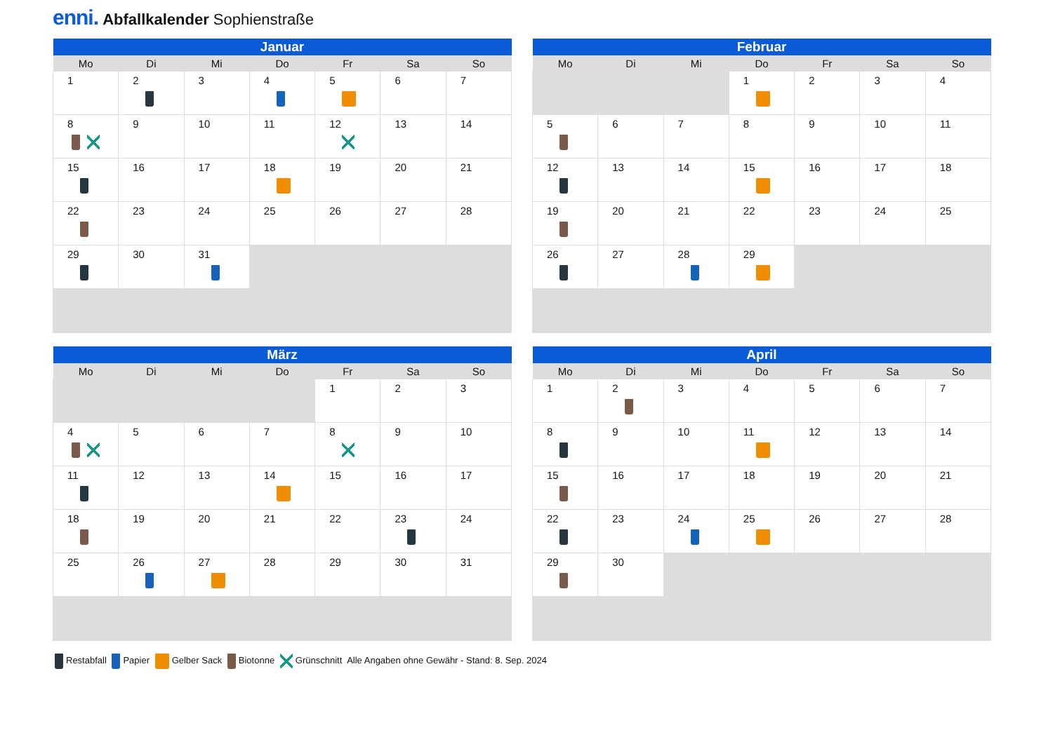enni. Abfallkalender Sophienstraße
| Januar | | | | | | |
| --- | --- | --- | --- | --- | --- | --- |
| Mo | Di | Mi | Do | Fr | Sa | So |
| 1 | 2 | 3 | 4 | 5 | 6 | 7 |
| 8 | 9 | 10 | 11 | 12 | 13 | 14 |
| 15 | 16 | 17 | 18 | 19 | 20 | 21 |
| 22 | 23 | 24 | 25 | 26 | 27 | 28 |
| 29 | 30 | 31 | | | | |
| Februar | | | | | | |
| --- | --- | --- | --- | --- | --- | --- |
| Mo | Di | Mi | Do | Fr | Sa | So |
| | | | 1 | 2 | 3 | 4 |
| 5 | 6 | 7 | 8 | 9 | 10 | 11 |
| 12 | 13 | 14 | 15 | 16 | 17 | 18 |
| 19 | 20 | 21 | 22 | 23 | 24 | 25 |
| 26 | 27 | 28 | 29 | | | |
| März | | | | | | |
| --- | --- | --- | --- | --- | --- | --- |
| Mo | Di | Mi | Do | Fr | Sa | So |
| | | | | 1 | 2 | 3 |
| 4 | 5 | 6 | 7 | 8 | 9 | 10 |
| 11 | 12 | 13 | 14 | 15 | 16 | 17 |
| 18 | 19 | 20 | 21 | 22 | 23 | 24 |
| 25 | 26 | 27 | 28 | 29 | 30 | 31 |
| April | | | | | | |
| --- | --- | --- | --- | --- | --- | --- |
| Mo | Di | Mi | Do | Fr | Sa | So |
| 1 | 2 | 3 | 4 | 5 | 6 | 7 |
| 8 | 9 | 10 | 11 | 12 | 13 | 14 |
| 15 | 16 | 17 | 18 | 19 | 20 | 21 |
| 22 | 23 | 24 | 25 | 26 | 27 | 28 |
| 29 | 30 | | | | | |
Restabfall Papier Gelber Sack Biotonne Grünschnitt Alle Angaben ohne Gewähr - Stand: 8. Sep. 2024